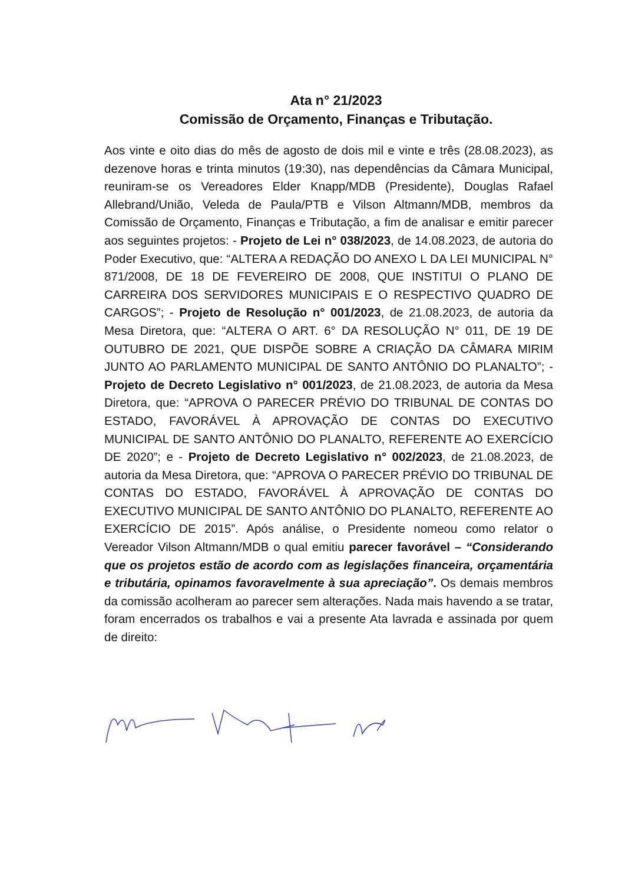Ata n° 21/2023
Comissão de Orçamento, Finanças e Tributação.
Aos vinte e oito dias do mês de agosto de dois mil e vinte e três (28.08.2023), as dezenove horas e trinta minutos (19:30), nas dependências da Câmara Municipal, reuniram-se os Vereadores Elder Knapp/MDB (Presidente), Douglas Rafael Allebrand/União, Veleda de Paula/PTB e Vilson Altmann/MDB, membros da Comissão de Orçamento, Finanças e Tributação, a fim de analisar e emitir parecer aos seguintes projetos: - Projeto de Lei n° 038/2023, de 14.08.2023, de autoria do Poder Executivo, que: “ALTERA A REDAÇÃO DO ANEXO L DA LEI MUNICIPAL N° 871/2008, DE 18 DE FEVEREIRO DE 2008, QUE INSTITUI O PLANO DE CARREIRA DOS SERVIDORES MUNICIPAIS E O RESPECTIVO QUADRO DE CARGOS”; - Projeto de Resolução n° 001/2023, de 21.08.2023, de autoria da Mesa Diretora, que: “ALTERA O ART. 6° DA RESOLUÇÃO N° 011, DE 19 DE OUTUBRO DE 2021, QUE DISPÕE SOBRE A CRIAÇÃO DA CÂMARA MIRIM JUNTO AO PARLAMENTO MUNICIPAL DE SANTO ANTÔNIO DO PLANALTO”; - Projeto de Decreto Legislativo n° 001/2023, de 21.08.2023, de autoria da Mesa Diretora, que: “APROVA O PARECER PRÉVIO DO TRIBUNAL DE CONTAS DO ESTADO, FAVORÁVEL À APROVAÇÃO DE CONTAS DO EXECUTIVO MUNICIPAL DE SANTO ANTÔNIO DO PLANALTO, REFERENTE AO EXERCÍCIO DE 2020”; e - Projeto de Decreto Legislativo n° 002/2023, de 21.08.2023, de autoria da Mesa Diretora, que: “APROVA O PARECER PRÉVIO DO TRIBUNAL DE CONTAS DO ESTADO, FAVORÁVEL À APROVAÇÃO DE CONTAS DO EXECUTIVO MUNICIPAL DE SANTO ANTÔNIO DO PLANALTO, REFERENTE AO EXERCÍCIO DE 2015”. Após análise, o Presidente nomeou como relator o Vereador Vilson Altmann/MDB o qual emitiu parecer favorável – “Considerando que os projetos estão de acordo com as legislações financeira, orçamentária e tributária, opinamos favoravelmente à sua apreciação”. Os demais membros da comissão acolheram ao parecer sem alterações. Nada mais havendo a se tratar, foram encerrados os trabalhos e vai a presente Ata lavrada e assinada por quem de direito: